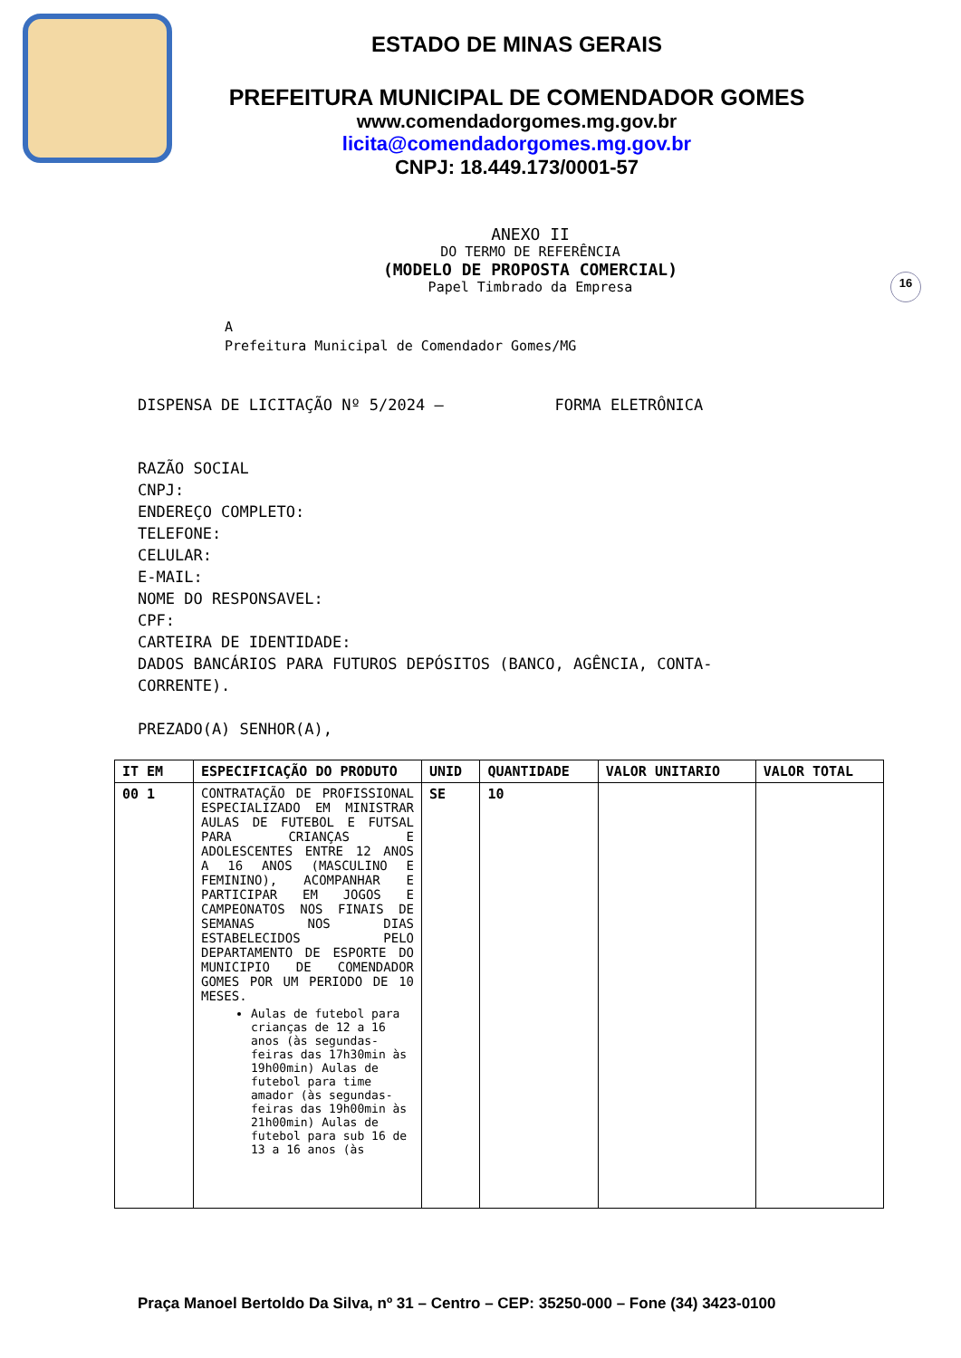ESTADO DE MINAS GERAIS
PREFEITURA MUNICIPAL DE COMENDADOR GOMES
www.comendadorgomes.mg.gov.br
licita@comendadorgomes.mg.gov.br
CNPJ: 18.449.173/0001-57
16
ANEXO II
DO TERMO DE REFERÊNCIA
(MODELO DE PROPOSTA COMERCIAL)
Papel Timbrado da Empresa
A
Prefeitura Municipal de Comendador Gomes/MG
DISPENSA DE LICITAÇÃO Nº 5/2024 – FORMA ELETRÔNICA
RAZÃO SOCIAL
CNPJ:
ENDEREÇO COMPLETO:
TELEFONE:
CELULAR:
E-MAIL:
NOME DO RESPONSAVEL:
CPF:
CARTEIRA DE IDENTIDADE:
DADOS BANCÁRIOS PARA FUTUROS DEPÓSITOS (BANCO, AGÊNCIA, CONTA-
CORRENTE).
PREZADO(A) SENHOR(A),
| IT EM | ESPECIFICAÇÃO DO PRODUTO | UNID | QUANTIDADE | VALOR UNITARIO | VALOR TOTAL |
| --- | --- | --- | --- | --- | --- |
| 00 1 | CONTRATAÇÃO DE PROFISSIONAL ESPECIALIZADO EM MINISTRAR AULAS DE FUTEBOL E FUTSAL PARA CRIANÇAS E ADOLESCENTES ENTRE 12 ANOS A 16 ANOS (MASCULINO E FEMININO), ACOMPANHAR E PARTICIPAR EM JOGOS E CAMPEONATOS NOS FINAIS DE SEMANAS NOS DIAS ESTABELECIDOS PELO DEPARTAMENTO DE ESPORTE DO MUNICIPIO DE COMENDADOR GOMES POR UM PERIODO DE 10 MESES. Aulas de futebol para crianças de 12 a 16 anos (às segundas-feiras das 17h30min às 19h00min) Aulas de futebol para time amador (às segundas-feiras das 19h00min às 21h00min) Aulas de futebol para sub 16 de 13 a 16 anos (às | SE | 10 | | |
Praça Manoel Bertoldo Da Silva, nº 31 – Centro – CEP: 35250-000 – Fone (34) 3423-0100